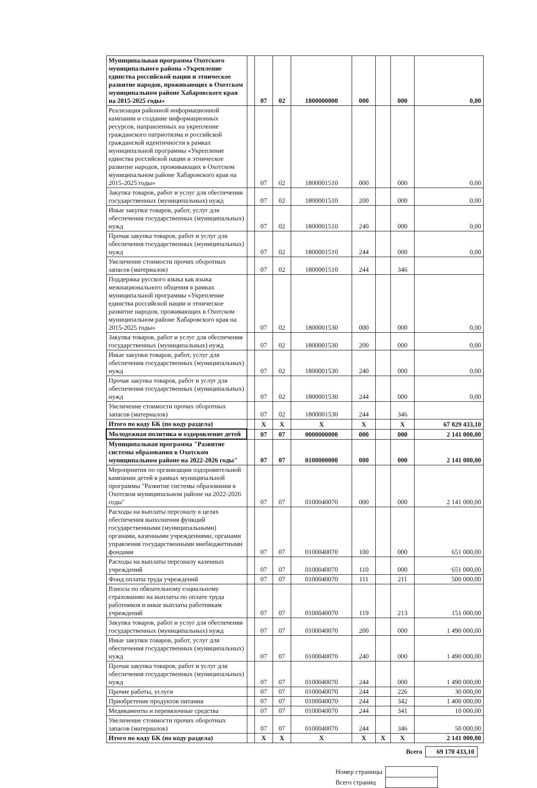| Муниципальная программа Охотского муниципального района «Укрепление единства российской нации и этническое развитие народов, проживающих в Охотском муниципальном районе Хабаровского края на 2015-2025 годы» | | 07 | 02 | 1800000000 | 000 | | 000 | 0,00 |
| Реализация районной информационной кампании и создание информационных ресурсов, направленных на укрепление гражданского патриотизма и российской гражданской идентичности в рамках муниципальной программы «Укрепление единства российской нации и этническое развитие народов, проживающих в Охотском муниципальном районе Хабаровского края на 2015-2025 годы» | | 07 | 02 | 1800001510 | 000 | | 000 | 0,00 |
| Закупка товаров, работ и услуг для обеспечения государственных (муниципальных) нужд | | 07 | 02 | 1800001510 | 200 | | 000 | 0,00 |
| Иные закупки товаров, работ, услуг для обеспечения государственных (муниципальных) нужд | | 07 | 02 | 1800001510 | 240 | | 000 | 0,00 |
| Прочая закупка товаров, работ и услуг для обеспечения государственных (муниципальных) нужд | | 07 | 02 | 1800001510 | 244 | | 000 | 0,00 |
| Увеличение стоимости прочих оборотных запасов (материалов) | | 07 | 02 | 1800001510 | 244 | | 346 | |
| Поддержка русского языка как языка межнационального общения в рамках муниципальной программы «Укрепление единства российской нации и этническое развитие народов, проживающих в Охотском муниципальном районе Хабаровского края на 2015-2025 годы» | | 07 | 02 | 1800001530 | 000 | | 000 | 0,00 |
| Закупка товаров, работ и услуг для обеспечения государственных (муниципальных) нужд | | 07 | 02 | 1800001530 | 200 | | 000 | 0,00 |
| Иные закупки товаров, работ, услуг для обеспечения государственных (муниципальных) нужд | | 07 | 02 | 1800001530 | 240 | | 000 | 0,00 |
| Прочая закупка товаров, работ и услуг для обеспечения государственных (муниципальных) нужд | | 07 | 02 | 1800001530 | 244 | | 000 | 0,00 |
| Увеличение стоимости прочих оборотных запасов (материалов) | | 07 | 02 | 1800001530 | 244 | | 346 | |
| Итого по коду БК (по коду раздела) | | X | X | X | X | | X | 67 029 433,10 |
| Молодежная политика и оздоровление детей | | 07 | 07 | 0000000000 | 000 | | 000 | 2 141 000,00 |
| Муниципальная программа "Развитие системы образования в Охотском муниципальном районе на 2022-2026 годы" | | 07 | 07 | 0100000000 | 000 | | 000 | 2 141 000,00 |
| Мероприятия по организации оздоровительной кампании детей в рамках муниципальной программы "Развитие системы образования в Охотском муниципальном районе на 2022-2026 годы" | | 07 | 07 | 0100040070 | 000 | | 000 | 2 141 000,00 |
| Расходы на выплаты персоналу в целях обеспечения выполнения функций государственными (муниципальными) органами, казенными учреждениями, органами управления государственными внебюджетными фондами | | 07 | 07 | 0100040070 | 100 | | 000 | 651 000,00 |
| Расходы на выплаты персоналу казенных учреждений | | 07 | 07 | 0100040070 | 110 | | 000 | 651 000,00 |
| Фонд оплаты труда учреждений | | 07 | 07 | 0100040070 | 111 | | 211 | 500 000,00 |
| Взносы по обязательному социальному страхованию на выплаты по оплате труда работников и иные выплаты работникам учреждений | | 07 | 07 | 0100040070 | 119 | | 213 | 151 000,00 |
| Закупка товаров, работ и услуг для обеспечения государственных (муниципальных) нужд | | 07 | 07 | 0100040070 | 200 | | 000 | 1 490 000,00 |
| Иные закупки товаров, работ, услуг для обеспечения государственных (муниципальных) нужд | | 07 | 07 | 0100040070 | 240 | | 000 | 1 490 000,00 |
| Прочая закупка товаров, работ и услуг для обеспечения государственных (муниципальных) нужд | | 07 | 07 | 0100040070 | 244 | | 000 | 1 490 000,00 |
| Прочие работы, услуги | | 07 | 07 | 0100040070 | 244 | | 226 | 30 000,00 |
| Приобретение продуктов питания | | 07 | 07 | 0100040070 | 244 | | 342 | 1 400 000,00 |
| Медикаменты и перевязочные средства | | 07 | 07 | 0100040070 | 244 | | 341 | 10 000,00 |
| Увеличение стоимости прочих оборотных запасов (материалов) | | 07 | 07 | 0100040070 | 244 | | 346 | 50 000,00 |
| Итого по коду БК (по коду раздела) | | X | X | X | X | X | X | 2 141 000,00 |
| Всего | 69 170 433,10 |
| Номер страницы | |
| Всего страниц | |